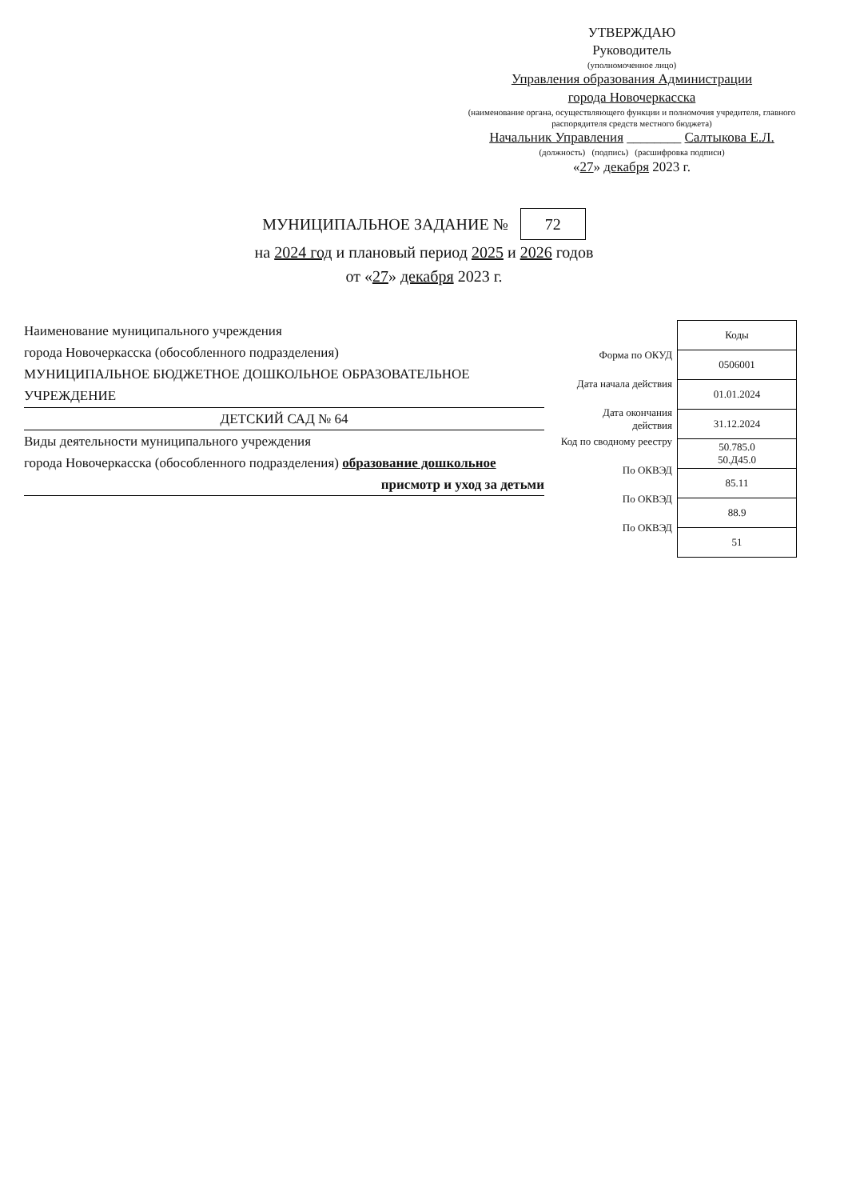УТВЕРЖДАЮ
Руководитель
(уполномоченное лицо)
Управления образования Администрации
города Новочеркасска
(наименование органа, осуществляющего функции и полномочия учредителя, главного распорядителя средств местного бюджета)
Начальник Управления ________ Салтыкова Е.Л.
(должность) (подпись) (расшифровка подписи)
«27» декабря 2023 г.
МУНИЦИПАЛЬНОЕ ЗАДАНИЕ № 72
на 2024 год и плановый период 2025 и 2026 годов
от «27» декабря 2023 г.
Наименование муниципального учреждения
города Новочеркасска (обособленного подразделения)
МУНИЦИПАЛЬНОЕ БЮДЖЕТНОЕ ДОШКОЛЬНОЕ ОБРАЗОВАТЕЛЬНОЕ УЧРЕЖДЕНИЕ
ДЕТСКИЙ САД № 64
Виды деятельности муниципального учреждения
города Новочеркасска (обособленного подразделения) образование дошкольное
присмотр и уход за детьми
Форма по ОКУД
Дата начала действия
Дата окончания действия
Код по сводному реестру
По ОКВЭД
По ОКВЭД
По ОКВЭД
| Коды |
| --- |
| 0506001 |
| 01.01.2024 |
| 31.12.2024 |
| 50.785.0 50.Д45.0 |
| 85.11 |
| 88.9 |
| 51 |